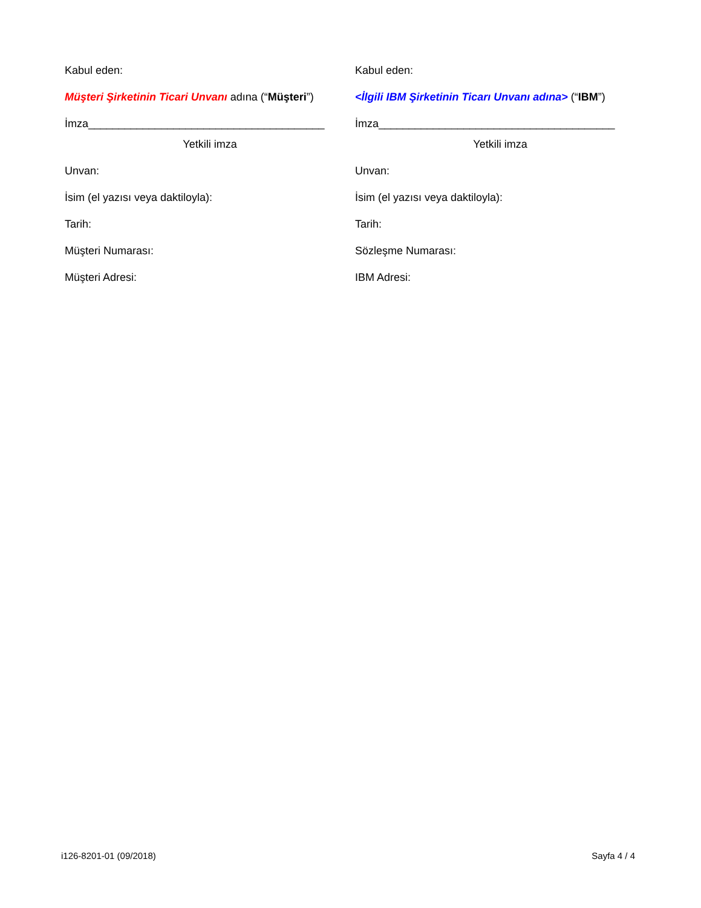Kabul eden:
Müşteri Şirketinin Ticari Unvanı adına (“Müşteri”)
İmza_______________________________________
Yetkili imza
Unvan:
İsim (el yazısı veya daktiloyla):
Tarih:
Müşteri Numarası:
Müşteri Adresi:
Kabul eden:
<İlgili IBM Şirketinin Ticarı Unvanı adına> (“IBM”)
İmza_______________________________________
Yetkili imza
Unvan:
İsim (el yazısı veya daktiloyla):
Tarih:
Sözleşme Numarası:
IBM Adresi:
i126-8201-01 (09/2018) Sayfa 4 / 4